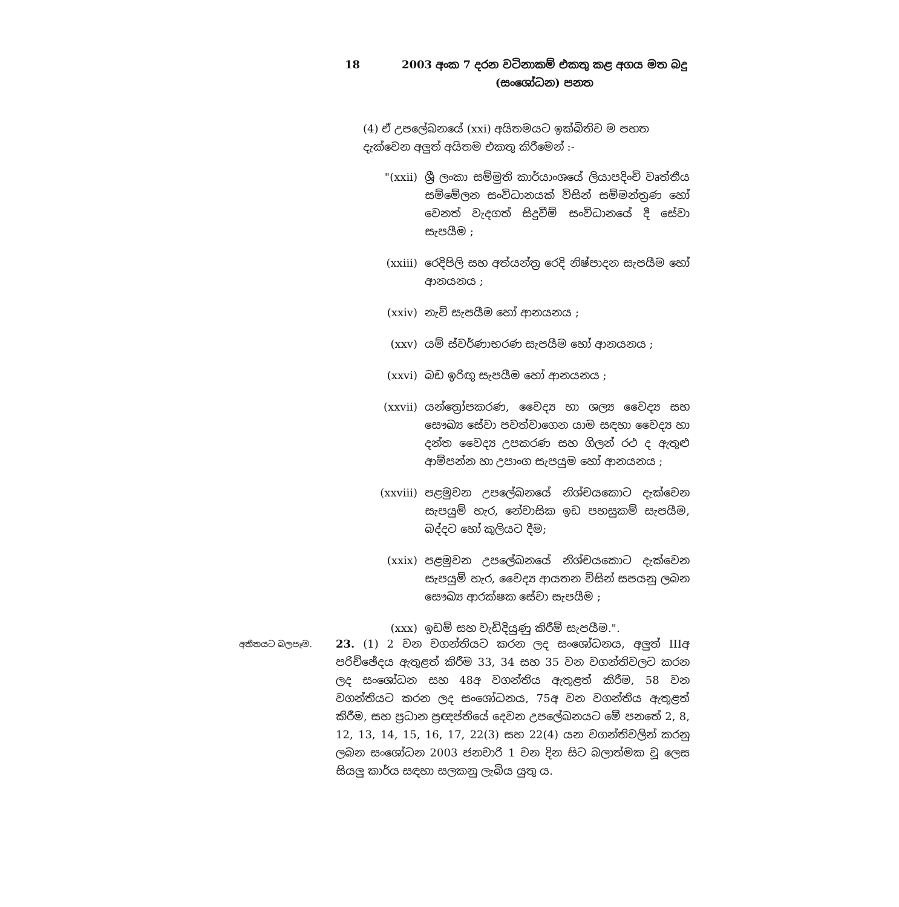18 2003 අංක 7 දරන වටිනාකම් එකතු කළ අගය මත බදු (සංශෝධන) පනත
(4) ඒ උපලේඛනයේ (xxi) අයිතමයට ඉක්බිතිව ම පහත දැක්වෙන අලුත් අයිතම එකතු කිරීමෙන් :-
"(xxii) ශ්‍රී ලංකා සම්මුති කාර්යාංශයේ ලියාපදිංචි වෘත්තීය සම්මේලන සංවිධානයක් විසින් සම්මන්ත්‍රණ හෝ වෙනත් වැදගත් සිදුවීම් සංවිධානයේ දී සේවා සැපයීම ;
(xxiii) රෙදිපිලි සහ අත්යන්ත්‍ර රෙදි නිෂ්පාදන සැපයීම හෝ ආනයනය ;
(xxiv) නැව් සැපයීම හෝ ආනයනය ;
(xxv) යම් ස්වර්ණාභරණ සැපයීම හෝ ආනයනය ;
(xxvi) බඩ ඉරිඟු සැපයීම හෝ ආනයනය ;
(xxvii) යන්ත්‍රෝපකරණ, වෛද්‍ය හා ශල්‍ය වෛද්‍ය සහ සෞඛ්‍ය සේවා පවත්වාගෙන යාම සඳහා වෛද්‍ය හා දන්ත වෛද්‍ය උපකරණ සහ ගිලන් රථ ද ඇතුළු ආම්පන්න හා උපාංග සැපයුම හෝ ආනයනය ;
(xxviii) පළමුවන උපලේඛනයේ නිශ්චයකොට දැක්වෙන සැපයුම් හැර, නේවාසික ඉඩ පහසුකම් සැපයීම, බද්දට හෝ කුලියට දීම;
(xxix) පළමුවන උපලේඛනයේ නිශ්චයකොට දැක්වෙන සැපයුම් හැර, වෛද්‍ය ආයතන විසින් සපයනු ලබන සෞඛ්‍ය ආරක්ෂක සේවා සැපයීම ;
(xxx) ඉඩම් සහ වැඩිදියුණු කිරීම් සැපයීම.".
අතීතයට බලපෑම.
23. (1) 2 වන වගන්තියට කරන ලද සංශෝධනය, අලුත් IIIඅ පරිච්ඡේදය ඇතුළත් කිරීම 33, 34 සහ 35 වන වගන්තිවලට කරන ලද සංශෝධන සහ 48අ වගන්තිය ඇතුළත් කිරීම, 58 වන වගන්තියට කරන ලද සංශෝධනය, 75අ වන වගන්තිය ඇතුළත් කිරීම, සහ ප්‍රධාන ප්‍රඥප්තියේ දෙවන උපලේඛනයට මේ පනතේ 2, 8, 12, 13, 14, 15, 16, 17, 22(3) සහ 22(4) යන වගන්තිවලින් කරනු ලබන සංශෝධන 2003 ජනවාරි 1 වන දින සිට බලාත්මක වූ ලෙස සියලු කාර්ය සඳහා සලකනු ලැබිය යුතු ය.